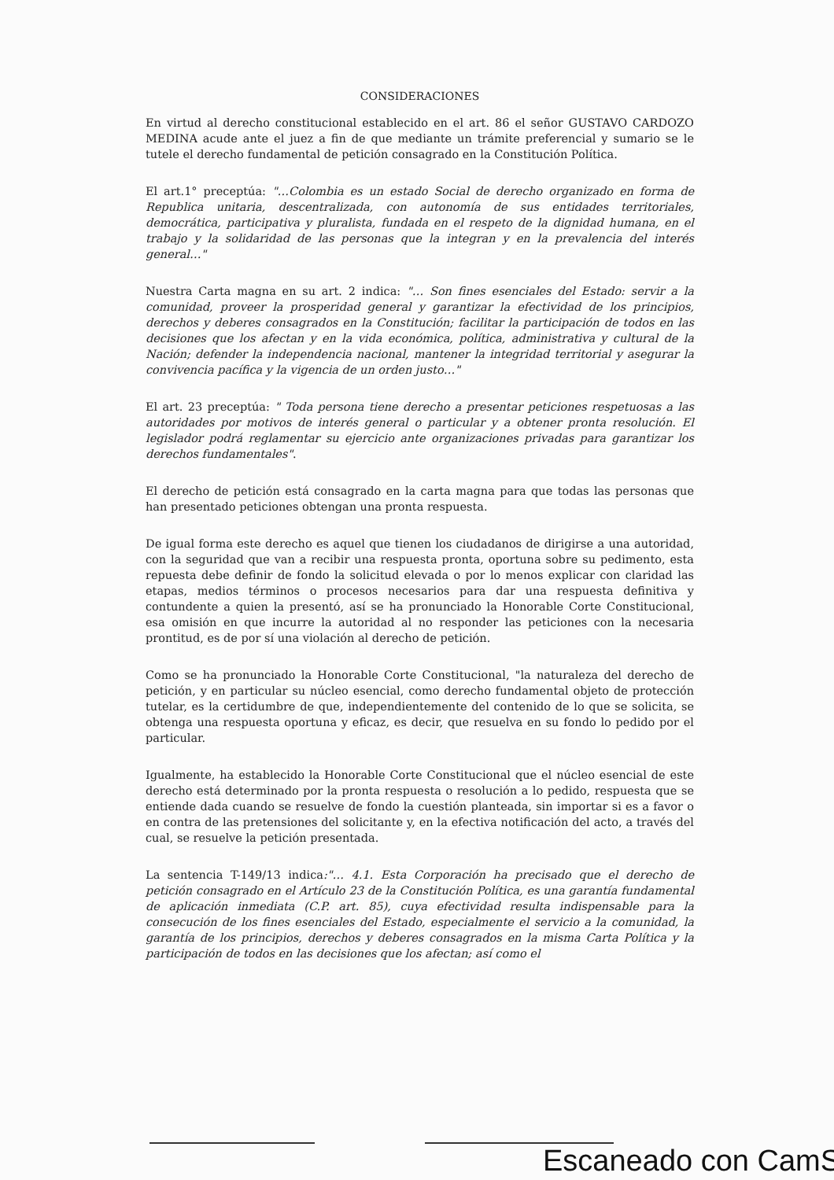CONSIDERACIONES
En virtud al derecho constitucional establecido en el art. 86 el señor GUSTAVO CARDOZO MEDINA acude ante el juez a fin de que mediante un trámite preferencial y sumario se le tutele el derecho fundamental de petición consagrado en la Constitución Política.
El art.1° preceptúa: "…Colombia es un estado Social de derecho organizado en forma de Republica unitaria, descentralizada, con autonomía de sus entidades territoriales, democrática, participativa y pluralista, fundada en el respeto de la dignidad humana, en el trabajo y la solidaridad de las personas que la integran y en la prevalencia del interés general…"
Nuestra Carta magna en su art. 2 indica: "… Son fines esenciales del Estado: servir a la comunidad, proveer la prosperidad general y garantizar la efectividad de los principios, derechos y deberes consagrados en la Constitución; facilitar la participación de todos en las decisiones que los afectan y en la vida económica, política, administrativa y cultural de la Nación; defender la independencia nacional, mantener la integridad territorial y asegurar la convivencia pacífica y la vigencia de un orden justo…"
El art. 23 preceptúa: " Toda persona tiene derecho a presentar peticiones respetuosas a las autoridades por motivos de interés general o particular y a obtener pronta resolución. El legislador podrá reglamentar su ejercicio ante organizaciones privadas para garantizar los derechos fundamentales".
El derecho de petición está consagrado en la carta magna para que todas las personas que han presentado peticiones obtengan una pronta respuesta.
De igual forma este derecho es aquel que tienen los ciudadanos de dirigirse a una autoridad, con la seguridad que van a recibir una respuesta pronta, oportuna sobre su pedimento, esta repuesta debe definir de fondo la solicitud elevada o por lo menos explicar con claridad las etapas, medios términos o procesos necesarios para dar una respuesta definitiva y contundente a quien la presentó, así se ha pronunciado la Honorable Corte Constitucional, esa omisión en que incurre la autoridad al no responder las peticiones con la necesaria prontitud, es de por sí una violación al derecho de petición.
Como se ha pronunciado la Honorable Corte Constitucional, "la naturaleza del derecho de petición, y en particular su núcleo esencial, como derecho fundamental objeto de protección tutelar, es la certidumbre de que, independientemente del contenido de lo que se solicita, se obtenga una respuesta oportuna y eficaz, es decir, que resuelva en su fondo lo pedido por el particular.
Igualmente, ha establecido la Honorable Corte Constitucional que el núcleo esencial de este derecho está determinado por la pronta respuesta o resolución a lo pedido, respuesta que se entiende dada cuando se resuelve de fondo la cuestión planteada, sin importar si es a favor o en contra de las pretensiones del solicitante y, en la efectiva notificación del acto, a través del cual, se resuelve la petición presentada.
La sentencia T-149/13 indica:"… 4.1. Esta Corporación ha precisado que el derecho de petición consagrado en el Artículo 23 de la Constitución Política, es una garantía fundamental de aplicación inmediata (C.P. art. 85), cuya efectividad resulta indispensable para la consecución de los fines esenciales del Estado, especialmente el servicio a la comunidad, la garantía de los principios, derechos y deberes consagrados en la misma Carta Política y la participación de todos en las decisiones que los afectan; así como el
Escaneado con CamS